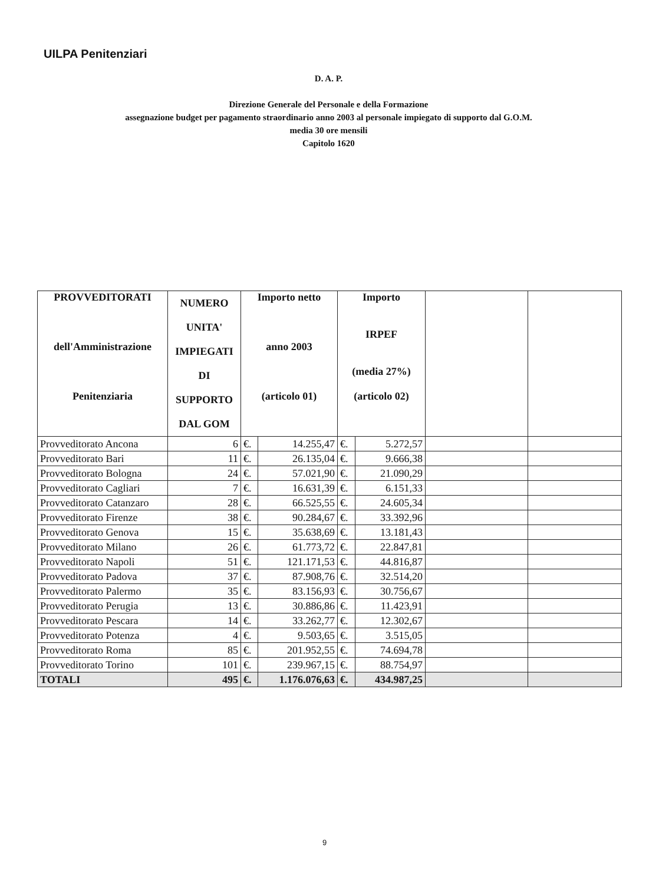UILPA Penitenziari
D. A. P.
Direzione Generale del Personale e della Formazione
assegnazione budget per pagamento straordinario anno 2003 al personale impiegato di supporto dal G.O.M.
media 30 ore mensili
Capitolo 1620
| PROVVEDITORATI dell'Amministrazione Penitenziaria | NUMERO UNITA' IMPIEGATI DI SUPPORTO DAL GOM | Importo netto anno 2003 (articolo 01) | | Importo IRPEF (media 27%) (articolo 02) | | | |
| --- | --- | --- | --- | --- | --- | --- | --- |
| Provveditorato Ancona | 6 | €. | 14.255,47 | €. | 5.272,57 | | |
| Provveditorato Bari | 11 | €. | 26.135,04 | €. | 9.666,38 | | |
| Provveditorato Bologna | 24 | €. | 57.021,90 | €. | 21.090,29 | | |
| Provveditorato Cagliari | 7 | €. | 16.631,39 | €. | 6.151,33 | | |
| Provveditorato Catanzaro | 28 | €. | 66.525,55 | €. | 24.605,34 | | |
| Provveditorato Firenze | 38 | €. | 90.284,67 | €. | 33.392,96 | | |
| Provveditorato Genova | 15 | €. | 35.638,69 | €. | 13.181,43 | | |
| Provveditorato Milano | 26 | €. | 61.773,72 | €. | 22.847,81 | | |
| Provveditorato Napoli | 51 | €. | 121.171,53 | €. | 44.816,87 | | |
| Provveditorato Padova | 37 | €. | 87.908,76 | €. | 32.514,20 | | |
| Provveditorato Palermo | 35 | €. | 83.156,93 | €. | 30.756,67 | | |
| Provveditorato Perugia | 13 | €. | 30.886,86 | €. | 11.423,91 | | |
| Provveditorato Pescara | 14 | €. | 33.262,77 | €. | 12.302,67 | | |
| Provveditorato Potenza | 4 | €. | 9.503,65 | €. | 3.515,05 | | |
| Provveditorato Roma | 85 | €. | 201.952,55 | €. | 74.694,78 | | |
| Provveditorato Torino | 101 | €. | 239.967,15 | €. | 88.754,97 | | |
| TOTALI | 495 | €. | 1.176.076,63 | €. | 434.987,25 | | |
9